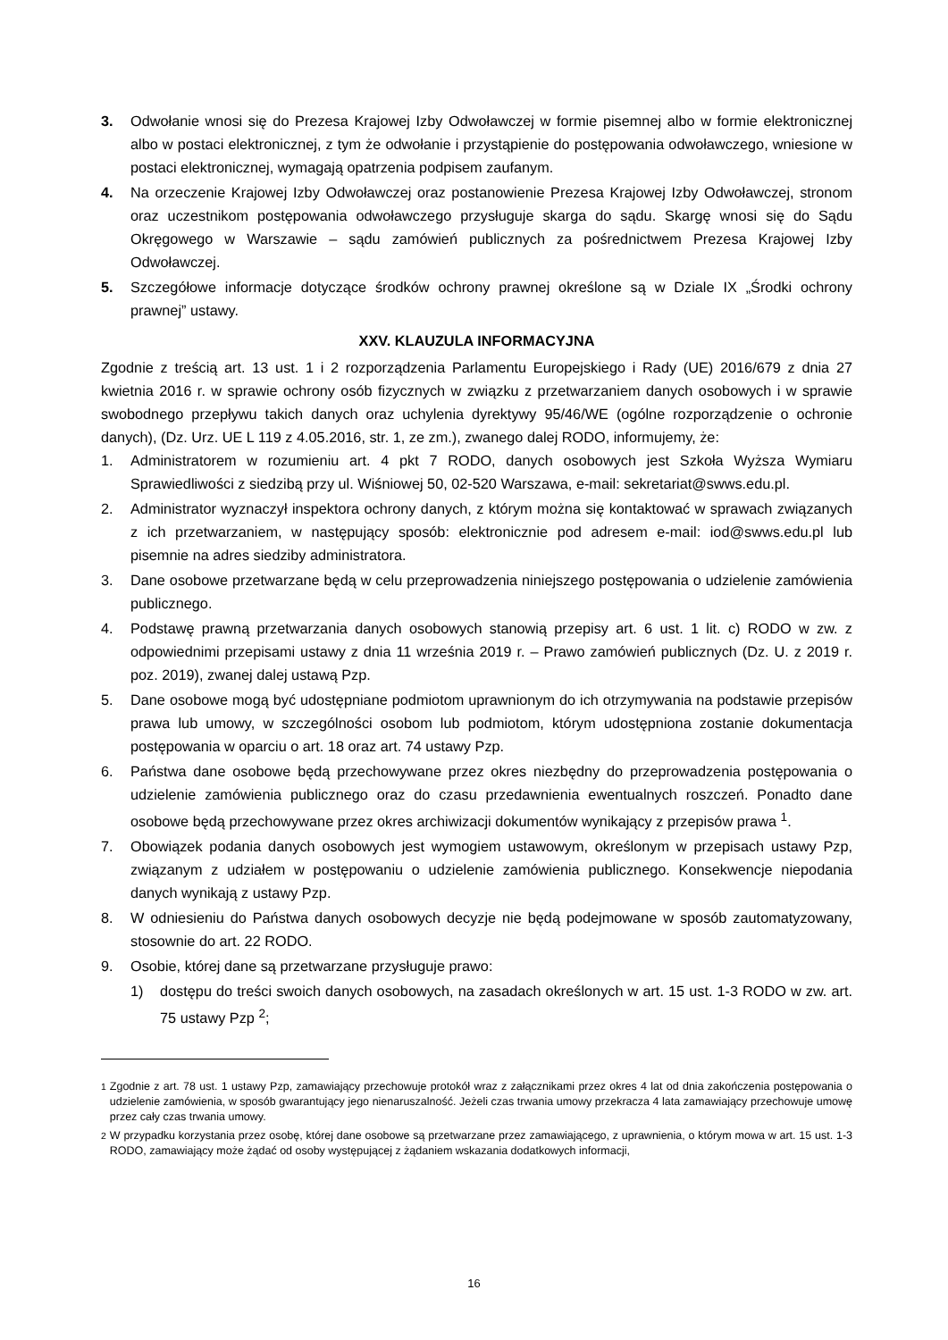3. Odwołanie wnosi się do Prezesa Krajowej Izby Odwoławczej w formie pisemnej albo w formie elektronicznej albo w postaci elektronicznej, z tym że odwołanie i przystąpienie do postępowania odwoławczego, wniesione w postaci elektronicznej, wymagają opatrzenia podpisem zaufanym.
4. Na orzeczenie Krajowej Izby Odwoławczej oraz postanowienie Prezesa Krajowej Izby Odwoławczej, stronom oraz uczestnikom postępowania odwoławczego przysługuje skarga do sądu. Skargę wnosi się do Sądu Okręgowego w Warszawie – sądu zamówień publicznych za pośrednictwem Prezesa Krajowej Izby Odwoławczej.
5. Szczegółowe informacje dotyczące środków ochrony prawnej określone są w Dziale IX „Środki ochrony prawnej” ustawy.
XXV. KLAUZULA INFORMACYJNA
Zgodnie z treścią art. 13 ust. 1 i 2 rozporządzenia Parlamentu Europejskiego i Rady (UE) 2016/679 z dnia 27 kwietnia 2016 r. w sprawie ochrony osób fizycznych w związku z przetwarzaniem danych osobowych i w sprawie swobodnego przepływu takich danych oraz uchylenia dyrektywy 95/46/WE (ogólne rozporządzenie o ochronie danych), (Dz. Urz. UE L 119 z 4.05.2016, str. 1, ze zm.), zwanego dalej RODO, informujemy, że:
1. Administratorem w rozumieniu art. 4 pkt 7 RODO, danych osobowych jest Szkoła Wyższa Wymiaru Sprawiedliwości z siedzibą przy ul. Wiśniowej 50, 02-520 Warszawa, e-mail: sekretariat@swws.edu.pl.
2. Administrator wyznaczył inspektora ochrony danych, z którym można się kontaktować w sprawach związanych z ich przetwarzaniem, w następujący sposób: elektronicznie pod adresem e-mail: iod@swws.edu.pl lub pisemnie na adres siedziby administratora.
3. Dane osobowe przetwarzane będą w celu przeprowadzenia niniejszego postępowania o udzielenie zamówienia publicznego.
4. Podstawę prawną przetwarzania danych osobowych stanowią przepisy art. 6 ust. 1 lit. c) RODO w zw. z odpowiednimi przepisami ustawy z dnia 11 września 2019 r. – Prawo zamówień publicznych (Dz. U. z 2019 r. poz. 2019), zwanej dalej ustawą Pzp.
5. Dane osobowe mogą być udostępniane podmiotom uprawnionym do ich otrzymywania na podstawie przepisów prawa lub umowy, w szczególności osobom lub podmiotom, którym udostępniona zostanie dokumentacja postępowania w oparciu o art. 18 oraz art. 74 ustawy Pzp.
6. Państwa dane osobowe będą przechowywane przez okres niezbędny do przeprowadzenia postępowania o udzielenie zamówienia publicznego oraz do czasu przedawnienia ewentualnych roszczeń. Ponadto dane osobowe będą przechowywane przez okres archiwizacji dokumentów wynikający z przepisów prawa <sup>1</sup>.
7. Obowiązek podania danych osobowych jest wymogiem ustawowym, określonym w przepisach ustawy Pzp, związanym z udziałem w postępowaniu o udzielenie zamówienia publicznego. Konsekwencje niepodania danych wynikają z ustawy Pzp.
8. W odniesieniu do Państwa danych osobowych decyzje nie będą podejmowane w sposób zautomatyzowany, stosownie do art. 22 RODO.
9. Osobie, której dane są przetwarzane przysługuje prawo:
1) dostępu do treści swoich danych osobowych, na zasadach określonych w art. 15 ust. 1-3 RODO w zw. art. 75 ustawy Pzp <sup>2</sup>;
<sup>1</sup> Zgodnie z art. 78 ust. 1 ustawy Pzp, zamawiający przechowuje protokół wraz z załącznikami przez okres 4 lat od dnia zakończenia postępowania o udzielenie zamówienia, w sposób gwarantujący jego nienaruszalność. Jeżeli czas trwania umowy przekracza 4 lata zamawiający przechowuje umowę przez cały czas trwania umowy.
<sup>2</sup> W przypadku korzystania przez osobę, której dane osobowe są przetwarzane przez zamawiającego, z uprawnienia, o którym mowa w art. 15 ust. 1-3 RODO, zamawiający może żądać od osoby występującej z żądaniem wskazania dodatkowych informacji,
16